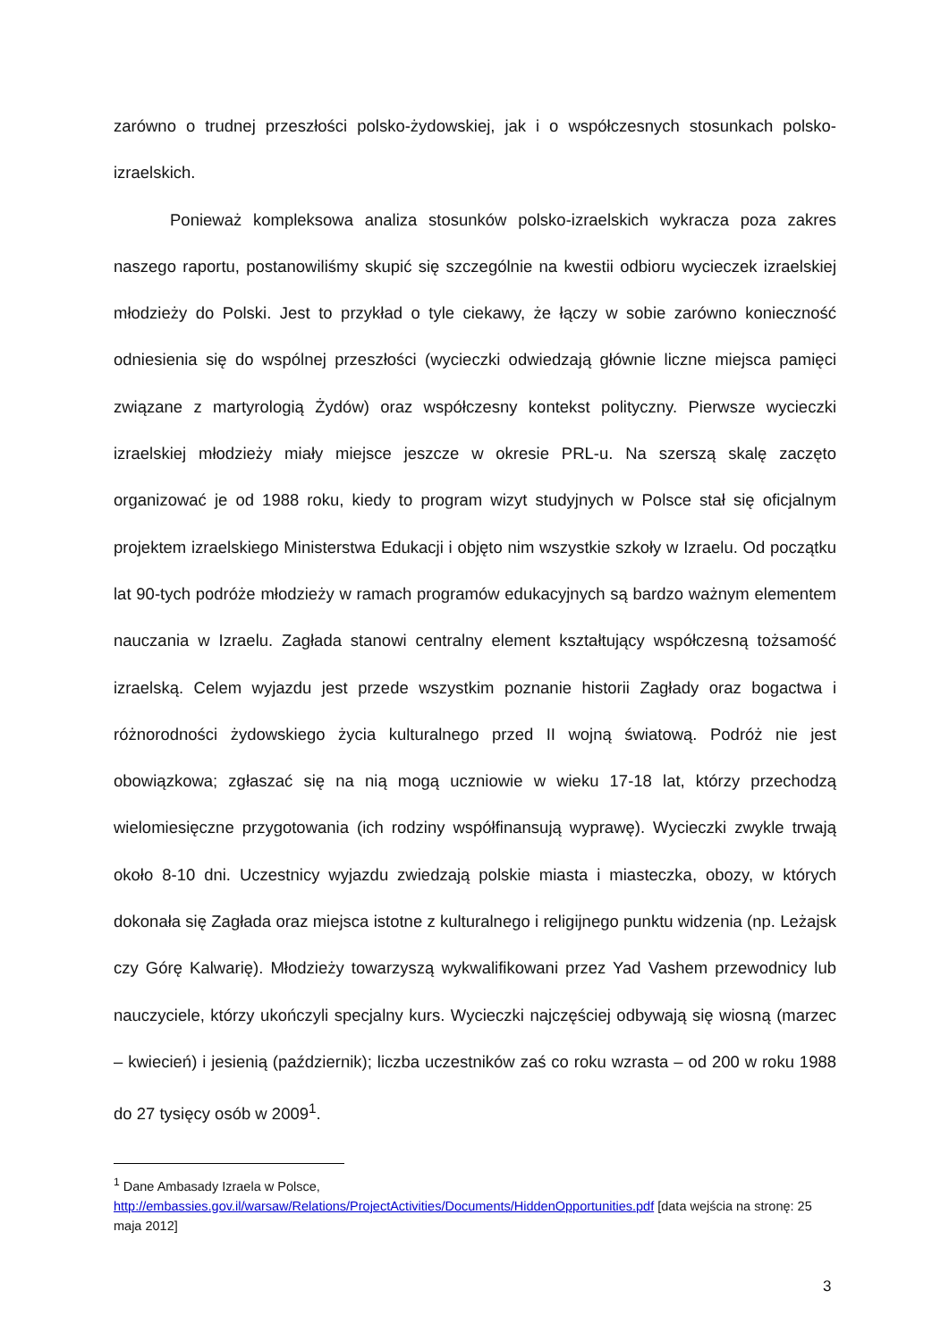zarówno o trudnej przeszłości polsko-żydowskiej, jak i o współczesnych stosunkach polsko-izraelskich.
Ponieważ kompleksowa analiza stosunków polsko-izraelskich wykracza poza zakres naszego raportu, postanowiliśmy skupić się szczególnie na kwestii odbioru wycieczek izraelskiej młodzieży do Polski. Jest to przykład o tyle ciekawy, że łączy w sobie zarówno konieczność odniesienia się do wspólnej przeszłości (wycieczki odwiedzają głównie liczne miejsca pamięci związane z martyrologią Żydów) oraz współczesny kontekst polityczny. Pierwsze wycieczki izraelskiej młodzieży miały miejsce jeszcze w okresie PRL-u. Na szerszą skalę zaczęto organizować je od 1988 roku, kiedy to program wizyt studyjnych w Polsce stał się oficjalnym projektem izraelskiego Ministerstwa Edukacji i objęto nim wszystkie szkoły w Izraelu. Od początku lat 90-tych podróże młodzieży w ramach programów edukacyjnych są bardzo ważnym elementem nauczania w Izraelu. Zagłada stanowi centralny element kształtujący współczesną tożsamość izraelską. Celem wyjazdu jest przede wszystkim poznanie historii Zagłady oraz bogactwa i różnorodności żydowskiego życia kulturalnego przed II wojną światową. Podróż nie jest obowiązkowa; zgłaszać się na nią mogą uczniowie w wieku 17-18 lat, którzy przechodzą wielomiesięczne przygotowania (ich rodziny współfinansują wyprawę). Wycieczki zwykle trwają około 8-10 dni. Uczestnicy wyjazdu zwiedzają polskie miasta i miasteczka, obozy, w których dokonała się Zagłada oraz miejsca istotne z kulturalnego i religijnego punktu widzenia (np. Leżajsk czy Górę Kalwarię). Młodzieży towarzyszą wykwalifikowani przez Yad Vashem przewodnicy lub nauczyciele, którzy ukończyli specjalny kurs. Wycieczki najczęściej odbywają się wiosną (marzec – kwiecień) i jesienią (październik); liczba uczestników zaś co roku wzrasta – od 200 w roku 1988 do 27 tysięcy osób w 2009<sup>1</sup>.
<sup>1</sup> Dane Ambasady Izraela w Polsce,
http://embassies.gov.il/warsaw/Relations/ProjectActivities/Documents/HiddenOpportunities.pdf [data wejścia na stronę: 25 maja 2012]
3